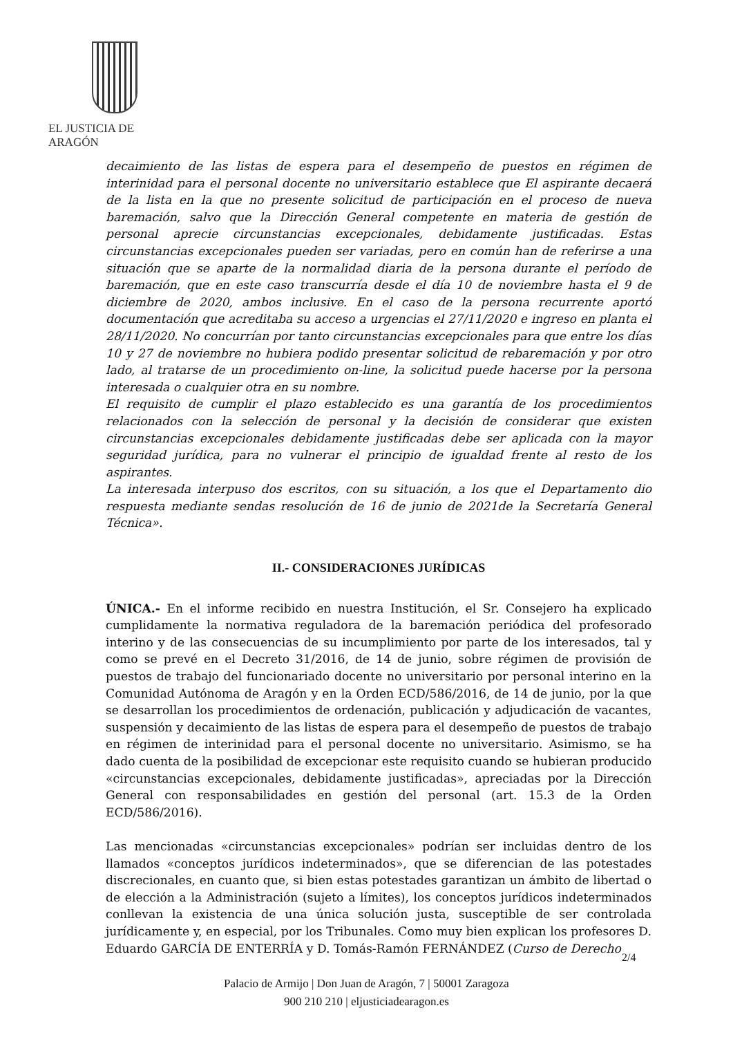EL JUSTICIA DE ARAGÓN
decaimiento de las listas de espera para el desempeño de puestos en régimen de interinidad para el personal docente no universitario establece que El aspirante decaerá de la lista en la que no presente solicitud de participación en el proceso de nueva baremación, salvo que la Dirección General competente en materia de gestión de personal aprecie circunstancias excepcionales, debidamente justificadas. Estas circunstancias excepcionales pueden ser variadas, pero en común han de referirse a una situación que se aparte de la normalidad diaria de la persona durante el período de baremación, que en este caso transcurría desde el día 10 de noviembre hasta el 9 de diciembre de 2020, ambos inclusive. En el caso de la persona recurrente aportó documentación que acreditaba su acceso a urgencias el 27/11/2020 e ingreso en planta el 28/11/2020. No concurrían por tanto circunstancias excepcionales para que entre los días 10 y 27 de noviembre no hubiera podido presentar solicitud de rebaremación y por otro lado, al tratarse de un procedimiento on-line, la solicitud puede hacerse por la persona interesada o cualquier otra en su nombre.
El requisito de cumplir el plazo establecido es una garantía de los procedimientos relacionados con la selección de personal y la decisión de considerar que existen circunstancias excepcionales debidamente justificadas debe ser aplicada con la mayor seguridad jurídica, para no vulnerar el principio de igualdad frente al resto de los aspirantes.
La interesada interpuso dos escritos, con su situación, a los que el Departamento dio respuesta mediante sendas resolución de 16 de junio de 2021de la Secretaría General Técnica».
II.- CONSIDERACIONES JURÍDICAS
ÚNICA.- En el informe recibido en nuestra Institución, el Sr. Consejero ha explicado cumplidamente la normativa reguladora de la baremación periódica del profesorado interino y de las consecuencias de su incumplimiento por parte de los interesados, tal y como se prevé en el Decreto 31/2016, de 14 de junio, sobre régimen de provisión de puestos de trabajo del funcionariado docente no universitario por personal interino en la Comunidad Autónoma de Aragón y en la Orden ECD/586/2016, de 14 de junio, por la que se desarrollan los procedimientos de ordenación, publicación y adjudicación de vacantes, suspensión y decaimiento de las listas de espera para el desempeño de puestos de trabajo en régimen de interinidad para el personal docente no universitario. Asimismo, se ha dado cuenta de la posibilidad de excepcionar este requisito cuando se hubieran producido «circunstancias excepcionales, debidamente justificadas», apreciadas por la Dirección General con responsabilidades en gestión del personal (art. 15.3 de la Orden ECD/586/2016).
Las mencionadas «circunstancias excepcionales» podrían ser incluidas dentro de los llamados «conceptos jurídicos indeterminados», que se diferencian de las potestades discrecionales, en cuanto que, si bien estas potestades garantizan un ámbito de libertad o de elección a la Administración (sujeto a límites), los conceptos jurídicos indeterminados conllevan la existencia de una única solución justa, susceptible de ser controlada jurídicamente y, en especial, por los Tribunales. Como muy bien explican los profesores D. Eduardo GARCÍA DE ENTERRÍA y D. Tomás-Ramón FERNÁNDEZ (Curso de Derecho
2/4
Palacio de Armijo | Don Juan de Aragón, 7 | 50001 Zaragoza
900 210 210 | eljusticiadearagon.es